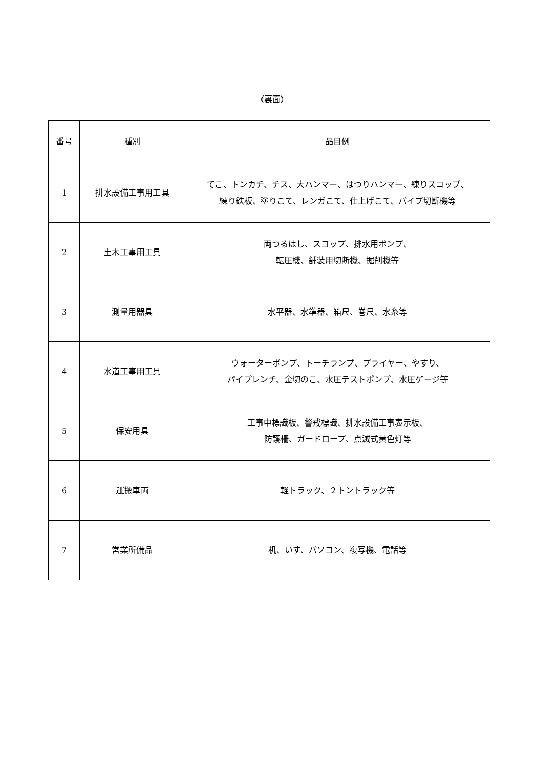（裏面）
| 番号 | 種別 | 品目例 |
| --- | --- | --- |
| 1 | 排水設備工事用工具 | てこ、トンカチ、チス、大ハンマー、はつりハンマー、練りスコップ、 練り鉄板、塗りこて、レンガこて、仕上げこて、パイプ切断機等 |
| 2 | 土木工事用工具 | 両つるはし、スコップ、排水用ポンプ、 転圧機、舗装用切断機、掘削機等 |
| 3 | 測量用器具 | 水平器、水準器、箱尺、巻尺、水糸等 |
| 4 | 水道工事用工具 | ウォーターポンプ、トーチランプ、プライヤー、やすり、 パイプレンチ、金切のこ、水圧テストポンプ、水圧ゲージ等 |
| 5 | 保安用具 | 工事中標識板、警戒標識、排水設備工事表示板、 防護柵、ガードロープ、点滅式黄色灯等 |
| 6 | 運搬車両 | 軽トラック、２トントラック等 |
| 7 | 営業所備品 | 机、いす、パソコン、複写機、電話等 |